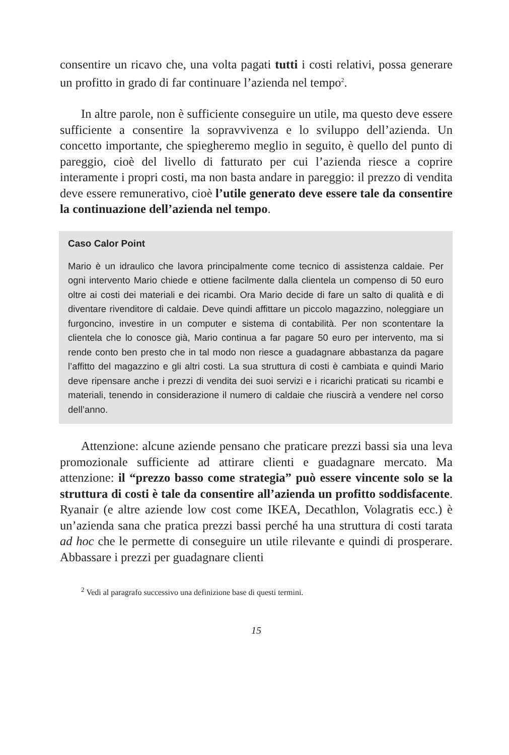consentire un ricavo che, una volta pagati tutti i costi relativi, possa generare un profitto in grado di far continuare l’azienda nel tempo<sup>2</sup>.
In altre parole, non è sufficiente conseguire un utile, ma questo deve essere sufficiente a consentire la sopravvivenza e lo sviluppo dell’azienda. Un concetto importante, che spiegheremo meglio in seguito, è quello del punto di pareggio, cioè del livello di fatturato per cui l’azienda riesce a coprire interamente i propri costi, ma non basta andare in pareggio: il prezzo di vendita deve essere remunerativo, cioè l’utile generato deve essere tale da consentire la continuazione dell’azienda nel tempo.
Caso Calor Point
Mario è un idraulico che lavora principalmente come tecnico di assistenza caldaie. Per ogni intervento Mario chiede e ottiene facilmente dalla clientela un compenso di 50 euro oltre ai costi dei materiali e dei ricambi. Ora Mario decide di fare un salto di qualità e di diventare rivenditore di caldaie. Deve quindi affittare un piccolo magazzino, noleggiare un furgoncino, investire in un computer e sistema di contabilità. Per non scontentare la clientela che lo conosce già, Mario continua a far pagare 50 euro per intervento, ma si rende conto ben presto che in tal modo non riesce a guadagnare abbastanza da pagare l’affitto del magazzino e gli altri costi. La sua struttura di costi è cambiata e quindi Mario deve ripensare anche i prezzi di vendita dei suoi servizi e i ricarichi praticati su ricambi e materiali, tenendo in considerazione il numero di caldaie che riuscirà a vendere nel corso dell’anno.
Attenzione: alcune aziende pensano che praticare prezzi bassi sia una leva promozionale sufficiente ad attirare clienti e guadagnare mercato. Ma attenzione: il “prezzo basso come strategia” può essere vincente solo se la struttura di costi è tale da consentire all’azienda un profitto soddisfacente. Ryanair (e altre aziende low cost come IKEA, Decathlon, Volagratis ecc.) è un’azienda sana che pratica prezzi bassi perché ha una struttura di costi tarata ad hoc che le permette di conseguire un utile rilevante e quindi di prosperare. Abbassare i prezzi per guadagnare clienti
<sup>2</sup> Vedi al paragrafo successivo una definizione base di questi termini.
15